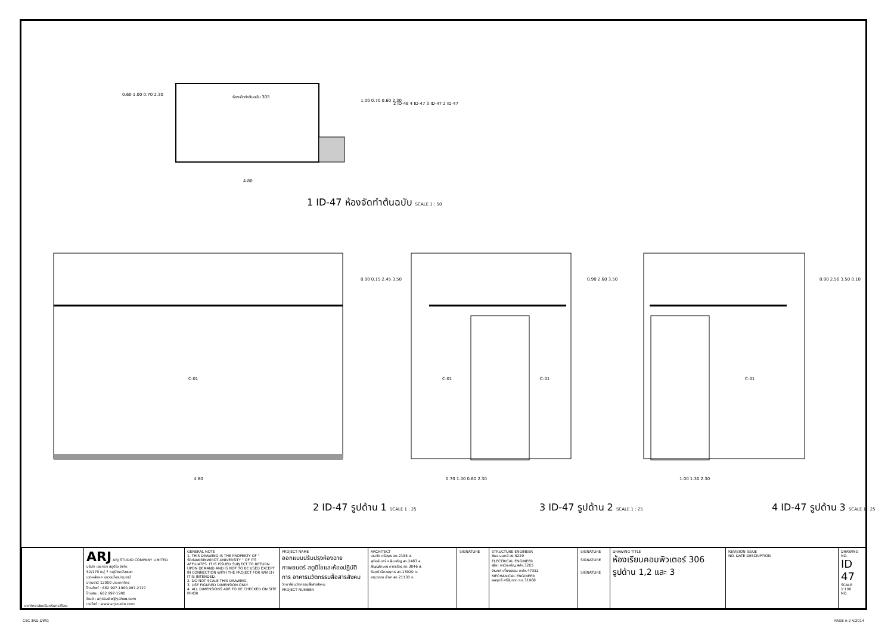ห้องจัดทำต้นฉบับ 305
0.60 1.00 0.70 2.30
1.00 0.70 0.60 2.30
4.80
2 ID-48 4 ID-47 3 ID-47 2 ID-47
1 ID-47 ห้องจัดทำต้นฉบับ SCALE 1 : 50
C-01
0.90 0.15 2.45 3.50
4.80
C-01 C-01
0.90 2.60 3.50
0.70 1.00 0.60 2.30
C-01
0.90 2.50 3.50 0.10
1.00 1.30 2.30
2 ID-47 รูปด้าน 1 SCALE 1 : 25 3 ID-47 รูปด้าน 2 SCALE 1 : 25 4 ID-47 รูปด้าน 3 SCALE 1 : 25
| มหาวิทยาลัยศรีนครินทรวิโรฒ | ARJ ARJ STUDIO COMPANY LIMITED บริษัท เอยาร์เจ สตูดิโอ จำกัด 52/179 หมู่ 7 หมู่บ้านเมืองเอก เขตหลักหก แขวงเมืองปทุมธานี ปทุมธานี 12000 ประเทศไทย โทรศัพท์ : 662 997-1900,997-2727 โทรสาร : 662 997-1900 อีเมล์ : arjstudio@yahoo.com เวปไซต์ : www.arjstudio.com | GENERAL NOTE 1. THIS DRAWING IS THE PROPERTY OF " SRINAKRINWIROT-UNIVERSITY " OF ITS AFFILIATES. IT IS ISSUED SUBJECT TO RETURN UPON DEMAND AND IS NOT TO BE USED EXCEPT IN CONNECTION WITH THE PROJECT FOR WHICH IT IS INTENDED. 2. DO NOT SCALE THIS DRAWING. 3. USE FIGURED DIMENSION ONLY. 4. ALL DIMENSIONS ARE TO BE CHECKED ON SITE PRIOR | PROJECT NAME ออกแบบปรับปรุงห้องฉายภาพยนตร์ สตูดิโอและห้องปฏิบัติการ อาคารนวัตกรรมสื่อสารสังคม วิทยาลัยนวัตกรรมสื่อสารสังคม PROJECT NUMBER | ARCHITECT เจนจัด ศรีอรุณ สถ.2155 ส. สุภัคคินทร์ หลีมเจริญ สถ.2483 ส. สัญญลักษณ์ คาราเรือง สถ.3046 ส. ธีรวุฒิ เล็กชลยุทธ สถ.13920 ภ. จารุวรรณ น้ำพา สถ.21130 ภ. | SIGNATURE | STRUCTURE ENGINEER พิมล นนทลี สย.5229 ELECTRICAL ENGINEER สุริยะ พานิชเจริญ สฟก.3265 จำนงค์ เที่ยงธรรม ภฟก.47352 MECHANICAL ENGINEER พลฤทธิ์ ศรีจันทรา ภก.31968 | SIGNATURE SIGNATURE SIGNATURE | DRAWING TITLE ห้องเรียนคอมพิวเตอร์ 306 รูปด้าน 1,2 และ 3 | REVISION ISSUE NO. DATE DESCRIPTION | DRAWING NO. ID 47 SCALE 1:100 NO. |
CSC 3RD.DWG PAGE A-2 V.2014